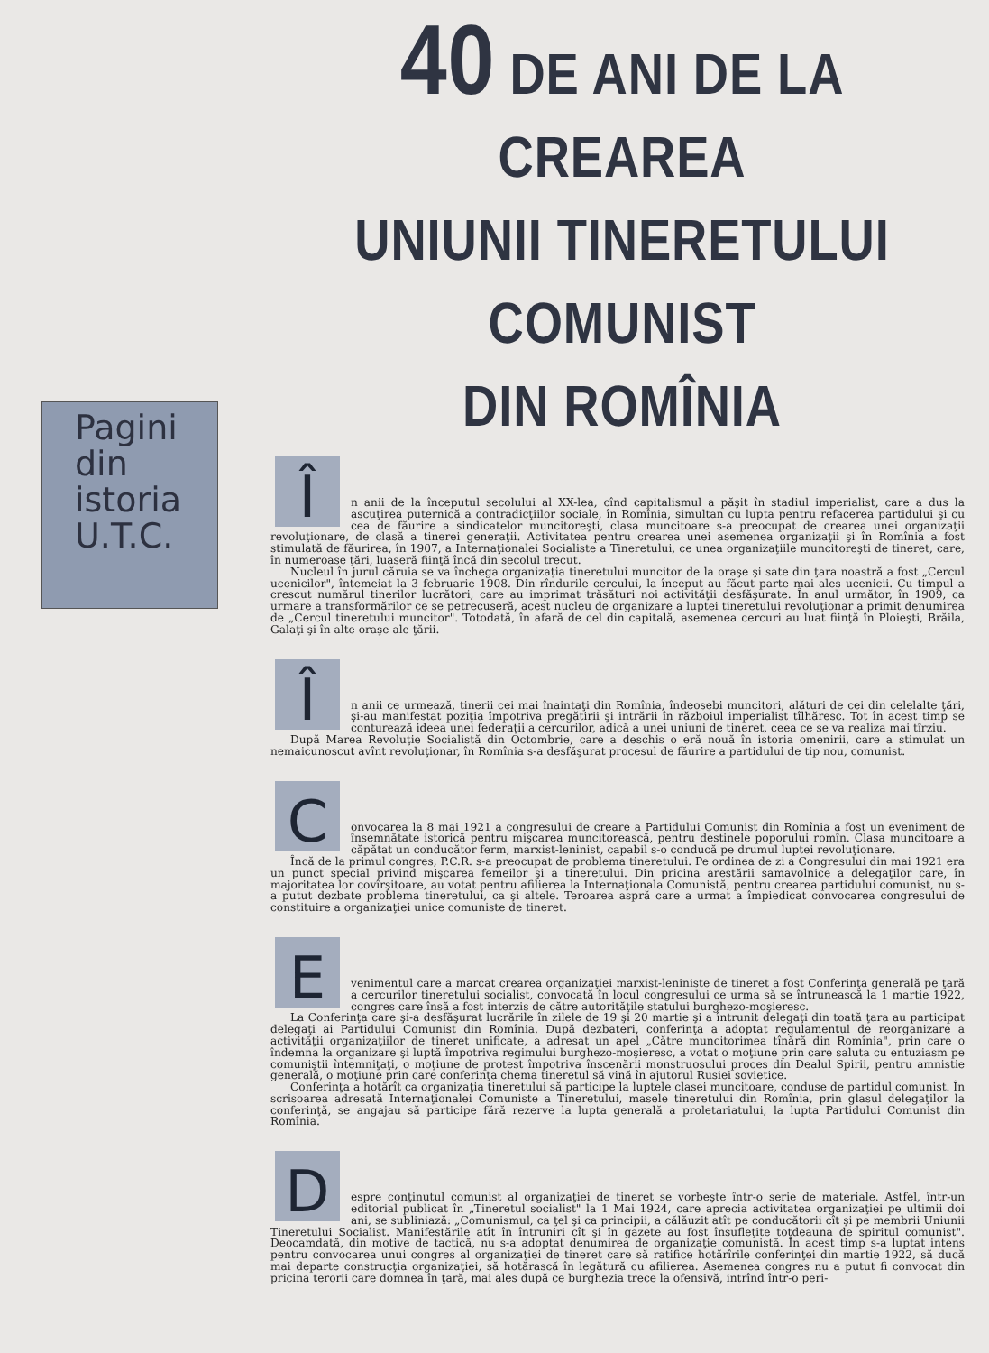Pagini
din
istoria
U.T.C.
40 DE ANI DE LA CREAREA
UNIUNII TINERETULUI COMUNIST
DIN ROMÎNIA
Î
n anii de la începutul secolului al XX-lea, cînd capitalismul a păşit în stadiul imperialist, care a dus la ascuţirea puternică a contradicţiilor sociale, în Romînia, simultan cu lupta pentru refacerea partidului şi cu cea de făurire a sindicatelor muncitoreşti, clasa muncitoare s-a preocupat de crearea unei organizaţii revoluţionare, de clasă a tinerei generaţii. Activitatea pentru crearea unei asemenea organizaţii şi în Romînia a fost stimulată de făurirea, în 1907, a Internaţionalei Socialiste a Tineretului, ce unea organizaţiile muncitoreşti de tineret, care, în numeroase ţări, luaseră fiinţă încă din secolul trecut.
Nucleul în jurul căruia se va închega organizaţia tineretului muncitor de la oraşe şi sate din ţara noastră a fost „Cercul ucenicilor", întemeiat la 3 februarie 1908. Din rîndurile cercului, la început au făcut parte mai ales ucenicii. Cu timpul a crescut numărul tinerilor lucrători, care au imprimat trăsături noi activităţii desfăşurate. În anul următor, în 1909, ca urmare a transformărilor ce se petrecuseră, acest nucleu de organizare a luptei tineretului revoluţionar a primit denumirea de „Cercul tineretului muncitor". Totodată, în afară de cel din capitală, asemenea cercuri au luat fiinţă în Ploieşti, Brăila, Galaţi şi în alte oraşe ale ţării.
Î
n anii ce urmează, tinerii cei mai înaintaţi din Romînia, îndeosebi muncitori, alături de cei din celelalte ţări, şi-au manifestat poziţia împotriva pregătirii şi intrării în războiul imperialist tîlhăresc. Tot în acest timp se conturează ideea unei federaţii a cercurilor, adică a unei uniuni de tineret, ceea ce se va realiza mai tîrziu.
După Marea Revoluţie Socialistă din Octombrie, care a deschis o eră nouă în istoria omenirii, care a stimulat un nemaicunoscut avînt revoluţionar, în Romînia s-a desfăşurat procesul de făurire a partidului de tip nou, comunist.
C
onvocarea la 8 mai 1921 a congresului de creare a Partidului Comunist din Romînia a fost un eveniment de însemnătate istorică pentru mişcarea muncitorească, pentru destinele poporului romîn. Clasa muncitoare a căpătat un conducător ferm, marxist-leninist, capabil s-o conducă pe drumul luptei revoluţionare.
Încă de la primul congres, P.C.R. s-a preocupat de problema tineretului. Pe ordinea de zi a Congresului din mai 1921 era un punct special privind mişcarea femeilor şi a tineretului. Din pricina arestării samavolnice a delegaţilor care, în majoritatea lor covîrşitoare, au votat pentru afilierea la Internaţionala Comunistă, pentru crearea partidului comunist, nu s-a putut dezbate problema tineretului, ca şi altele. Teroarea aspră care a urmat a împiedicat convocarea congresului de constituire a organizaţiei unice comuniste de tineret.
E
venimentul care a marcat crearea organizaţiei marxist-leniniste de tineret a fost Conferinţa generală pe ţară a cercurilor tineretului socialist, convocată în locul congresului ce urma să se întrunească la 1 martie 1922, congres care însă a fost interzis de către autorităţile statului burghezo-moşieresc.
La Conferinţa care şi-a desfăşurat lucrările în zilele de 19 şi 20 martie şi a întrunit delegaţi din toată ţara au participat delegaţi ai Partidului Comunist din Romînia. După dezbateri, conferinţa a adoptat regulamentul de reorganizare a activităţii organizaţiilor de tineret unificate, a adresat un apel „Către muncitorimea tînără din Romînia", prin care o îndemna la organizare şi luptă împotriva regimului burghezo-moşieresc, a votat o moţiune prin care saluta cu entuziasm pe comuniştii întemniţaţi, o moţiune de protest împotriva înscenării monstruosului proces din Dealul Spirii, pentru amnistie generală, o moţiune prin care conferinţa chema tineretul să vină în ajutorul Rusiei sovietice.
Conferinţa a hotărît ca organizaţia tineretului să participe la luptele clasei muncitoare, conduse de partidul comunist. În scrisoarea adresată Internaţionalei Comuniste a Tineretului, masele tineretului din Romînia, prin glasul delegaţilor la conferinţă, se angajau să participe fără rezerve la lupta generală a proletariatului, la lupta Partidului Comunist din Romînia.
D
espre conţinutul comunist al organizaţiei de tineret se vorbeşte într-o serie de materiale. Astfel, într-un editorial publicat în „Tineretul socialist" la 1 Mai 1924, care aprecia activitatea organizaţiei pe ultimii doi ani, se subliniază: „Comunismul, ca ţel şi ca principii, a călăuzit atît pe conducătorii cît şi pe membrii Uniunii Tineretului Socialist. Manifestările atît în întruniri cît şi în gazete au fost însufleţite totdeauna de spiritul comunist". Deocamdată, din motive de tactică, nu s-a adoptat denumirea de organizaţie comunistă. În acest timp s-a luptat intens pentru convocarea unui congres al organizaţiei de tineret care să ratifice hotărîrile conferinţei din martie 1922, să ducă mai departe construcţia organizaţiei, să hotărască în legătură cu afilierea. Asemenea congres nu a putut fi convocat din pricina terorii care domnea în ţară, mai ales după ce burghezia trece la ofensivă, intrînd într-o peri-